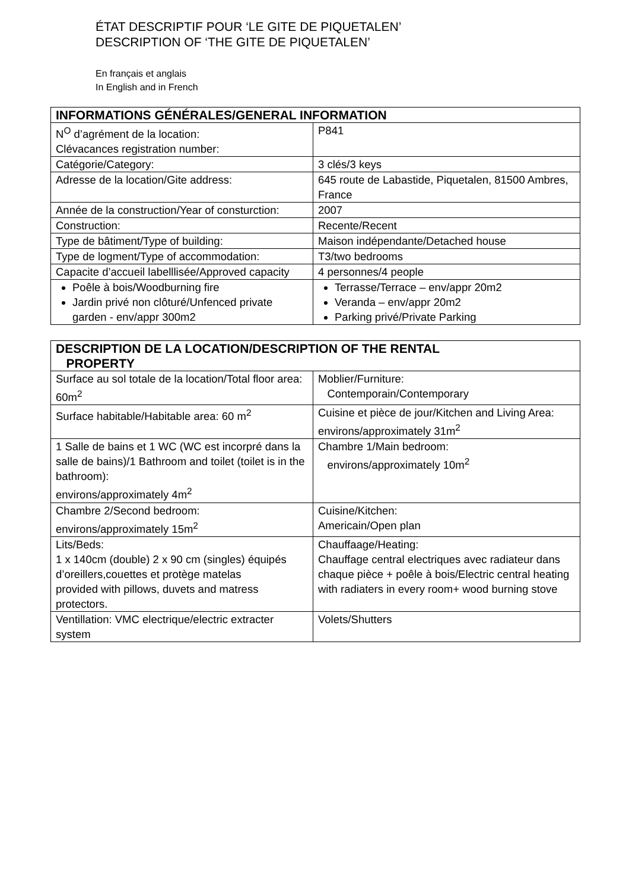ÉTAT DESCRIPTIF POUR ‘LE GITE DE PIQUETALEN’
DESCRIPTION OF ‘THE GITE DE PIQUETALEN’
En français et anglais
In English and in French
| INFORMATIONS GÉNÉRALES/GENERAL INFORMATION | |
| --- | --- |
| N<sup>O</sup> d’agrément de la location: Clévacances registration number: | P841 |
| Catégorie/Category: | 3 clés/3 keys |
| Adresse de la location/Gite address: | 645 route de Labastide, Piquetalen, 81500 Ambres, France |
| Année de la construction/Year of consturction: | 2007 |
| Construction: | Recente/Recent |
| Type de bâtiment/Type of building: | Maison indépendante/Detached house |
| Type de logment/Type of accommodation: | T3/two bedrooms |
| Capacite d’accueil labelllisée/Approved capacity | 4 personnes/4 people |
| Poêle à bois/Woodburning fire Jardin privé non clôturé/Unfenced private garden - env/appr 300m2 | Terrasse/Terrace – env/appr 20m2 Veranda – env/appr 20m2 Parking privé/Private Parking |
| DESCRIPTION DE LA LOCATION/DESCRIPTION OF THE RENTAL PROPERTY | |
| --- | --- |
| Surface au sol totale de la location/Total floor area: 60m<sup>2</sup> | Moblier/Furniture: Contemporain/Contemporary |
| Surface habitable/Habitable area: 60 m<sup>2</sup> | Cuisine et pièce de jour/Kitchen and Living Area: environs/approximately 31m<sup>2</sup> |
| 1 Salle de bains et 1 WC (WC est incorpré dans la salle de bains)/1 Bathroom and toilet (toilet is in the bathroom): environs/approximately 4m<sup>2</sup> | Chambre 1/Main bedroom: environs/approximately 10m<sup>2</sup> |
| Chambre 2/Second bedroom: environs/approximately 15m<sup>2</sup> | Cuisine/Kitchen: Americain/Open plan |
| Lits/Beds: 1 x 140cm (double) 2 x 90 cm (singles) équipés d’oreillers,couettes et protège matelas provided with pillows, duvets and matress protectors. | Chauffaage/Heating: Chauffage central electriques avec radiateur dans chaque pièce + poêle à bois/Electric central heating with radiaters in every room+ wood burning stove |
| Ventillation: VMC electrique/electric extracter system | Volets/Shutters |